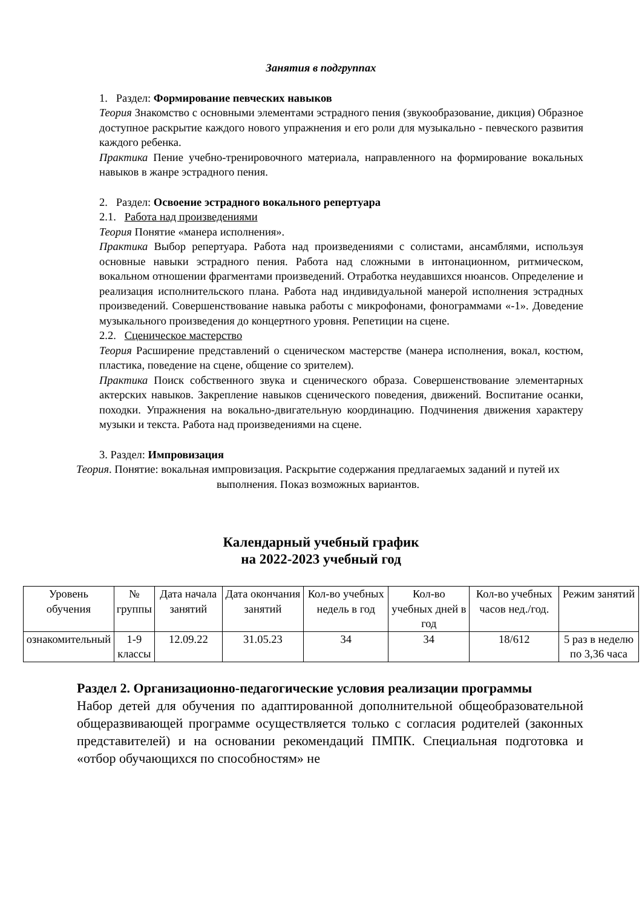Занятия в подгруппах
1. Раздел: Формирование певческих навыков
Теория Знакомство с основными элементами эстрадного пения (звукообразование, дикция) Образное доступное раскрытие каждого нового упражнения и его роли для музыкально - певческого развития каждого ребенка.
Практика Пение учебно-тренировочного материала, направленного на формирование вокальных навыков в жанре эстрадного пения.
2. Раздел: Освоение эстрадного вокального репертуара
2.1. Работа над произведениями
Теория Понятие «манера исполнения».
Практика Выбор репертуара. Работа над произведениями с солистами, ансамблями, используя основные навыки эстрадного пения. Работа над сложными в интонационном, ритмическом, вокальном отношении фрагментами произведений. Отработка неудавшихся нюансов. Определение и реализация исполнительского плана. Работа над индивидуальной манерой исполнения эстрадных произведений. Совершенствование навыка работы с микрофонами, фонограммами «-1». Доведение музыкального произведения до концертного уровня. Репетиции на сцене.
2.2. Сценическое мастерство
Теория Расширение представлений о сценическом мастерстве (манера исполнения, вокал, костюм, пластика, поведение на сцене, общение со зрителем).
Практика Поиск собственного звука и сценического образа. Совершенствование элементарных актерских навыков. Закрепление навыков сценического поведения, движений. Воспитание осанки, походки. Упражнения на вокально-двигательную координацию. Подчинения движения характеру музыки и текста. Работа над произведениями на сцене.
3. Раздел: Импровизация
Теория. Понятие: вокальная импровизация. Раскрытие содержания предлагаемых заданий и путей их выполнения. Показ возможных вариантов.
Календарный учебный график
на 2022-2023 учебный год
| Уровень обучения | № группы | Дата начала занятий | Дата окончания занятий | Кол-во учебных недель в год | Кол-во учебных дней в год | Кол-во учебных часов нед./год. | Режим занятий |
| ознакомительный | 1-9 классы | 12.09.22 | 31.05.23 | 34 | 34 | 18/612 | 5 раз в неделю по 3,36 часа |
Раздел 2. Организационно-педагогические условия реализации программы
Набор детей для обучения по адаптированной дополнительной общеобразовательной общеразвивающей программе осуществляется только с согласия родителей (законных представителей) и на основании рекомендаций ПМПК. Специальная подготовка и «отбор обучающихся по способностям» не